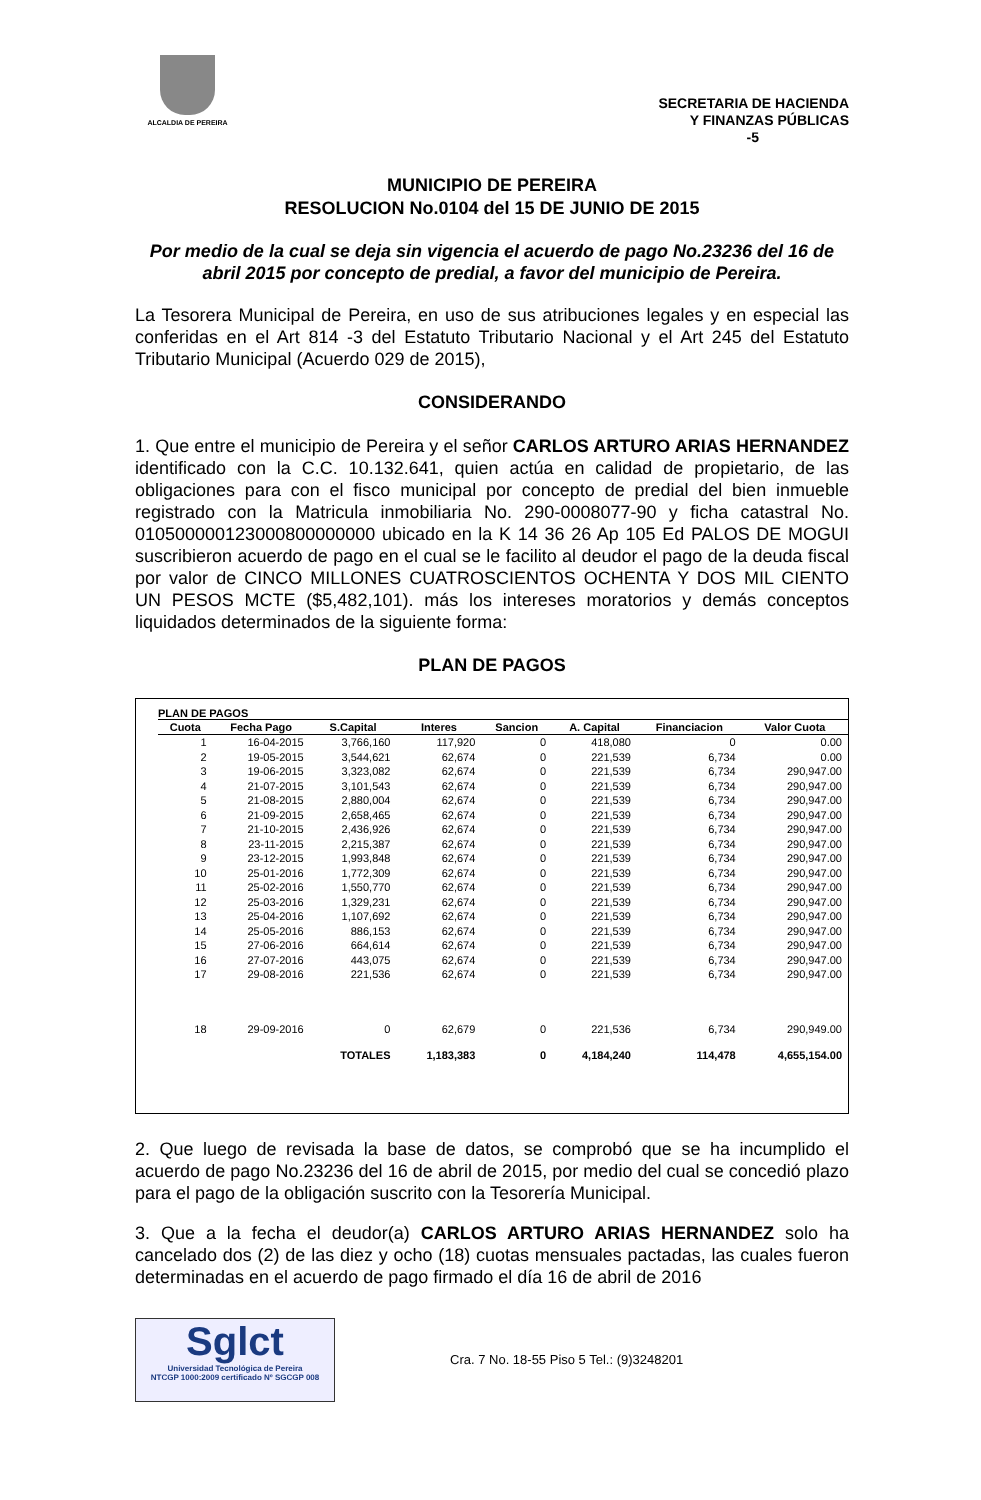ALCALDIA DE PEREIRA
SECRETARIA DE HACIENDA
Y FINANZAS PÚBLICAS
-5
MUNICIPIO DE PEREIRA
RESOLUCION No.0104 del 15 DE JUNIO DE 2015
Por medio de la cual se deja sin vigencia el acuerdo de pago No.23236 del 16 de abril 2015 por concepto de predial, a favor del municipio de Pereira.
La Tesorera Municipal de Pereira, en uso de sus atribuciones legales y en especial las conferidas en el Art 814 -3 del Estatuto Tributario Nacional y el Art 245 del Estatuto Tributario Municipal (Acuerdo 029 de 2015),
CONSIDERANDO
1. Que entre el municipio de Pereira y el señor CARLOS ARTURO ARIAS HERNANDEZ identificado con la C.C. 10.132.641, quien actúa en calidad de propietario, de las obligaciones para con el fisco municipal por concepto de predial del bien inmueble registrado con la Matricula inmobiliaria No. 290-0008077-90 y ficha catastral No. 010500000123000800000000 ubicado en la K 14 36 26 Ap 105 Ed PALOS DE MOGUI suscribieron acuerdo de pago en el cual se le facilito al deudor el pago de la deuda fiscal por valor de CINCO MILLONES CUATROSCIENTOS OCHENTA Y DOS MIL CIENTO UN PESOS MCTE ($5,482,101). más los intereses moratorios y demás conceptos liquidados determinados de la siguiente forma:
PLAN DE PAGOS
PLAN DE PAGOS
| Cuota | Fecha Pago | S.Capital | Interes | Sancion | A. Capital | Financiacion | Valor Cuota |
| --- | --- | --- | --- | --- | --- | --- | --- |
| 1 | 16-04-2015 | 3,766,160 | 117,920 | 0 | 418,080 | 0 | 0.00 |
| 2 | 19-05-2015 | 3,544,621 | 62,674 | 0 | 221,539 | 6,734 | 0.00 |
| 3 | 19-06-2015 | 3,323,082 | 62,674 | 0 | 221,539 | 6,734 | 290,947.00 |
| 4 | 21-07-2015 | 3,101,543 | 62,674 | 0 | 221,539 | 6,734 | 290,947.00 |
| 5 | 21-08-2015 | 2,880,004 | 62,674 | 0 | 221,539 | 6,734 | 290,947.00 |
| 6 | 21-09-2015 | 2,658,465 | 62,674 | 0 | 221,539 | 6,734 | 290,947.00 |
| 7 | 21-10-2015 | 2,436,926 | 62,674 | 0 | 221,539 | 6,734 | 290,947.00 |
| 8 | 23-11-2015 | 2,215,387 | 62,674 | 0 | 221,539 | 6,734 | 290,947.00 |
| 9 | 23-12-2015 | 1,993,848 | 62,674 | 0 | 221,539 | 6,734 | 290,947.00 |
| 10 | 25-01-2016 | 1,772,309 | 62,674 | 0 | 221,539 | 6,734 | 290,947.00 |
| 11 | 25-02-2016 | 1,550,770 | 62,674 | 0 | 221,539 | 6,734 | 290,947.00 |
| 12 | 25-03-2016 | 1,329,231 | 62,674 | 0 | 221,539 | 6,734 | 290,947.00 |
| 13 | 25-04-2016 | 1,107,692 | 62,674 | 0 | 221,539 | 6,734 | 290,947.00 |
| 14 | 25-05-2016 | 886,153 | 62,674 | 0 | 221,539 | 6,734 | 290,947.00 |
| 15 | 27-06-2016 | 664,614 | 62,674 | 0 | 221,539 | 6,734 | 290,947.00 |
| 16 | 27-07-2016 | 443,075 | 62,674 | 0 | 221,539 | 6,734 | 290,947.00 |
| 17 | 29-08-2016 | 221,536 | 62,674 | 0 | 221,539 | 6,734 | 290,947.00 |
| 18 | 29-09-2016 | 0 | 62,679 | 0 | 221,536 | 6,734 | 290,949.00 |
| | | TOTALES | 1,183,383 | 0 | 4,184,240 | 114,478 | 4,655,154.00 |
2. Que luego de revisada la base de datos, se comprobó que se ha incumplido el acuerdo de pago No.23236 del 16 de abril de 2015, por medio del cual se concedió plazo para el pago de la obligación suscrito con la Tesorería Municipal.
3. Que a la fecha el deudor(a) CARLOS ARTURO ARIAS HERNANDEZ solo ha cancelado dos (2) de las diez y ocho (18) cuotas mensuales pactadas, las cuales fueron determinadas en el acuerdo de pago firmado el día 16 de abril de 2016
Sglct
Universidad Tecnológica de Pereira
NTCGP 1000:2009 certificado Nº SGCGP 008
Cra. 7 No. 18-55 Piso 5 Tel.: (9)3248201